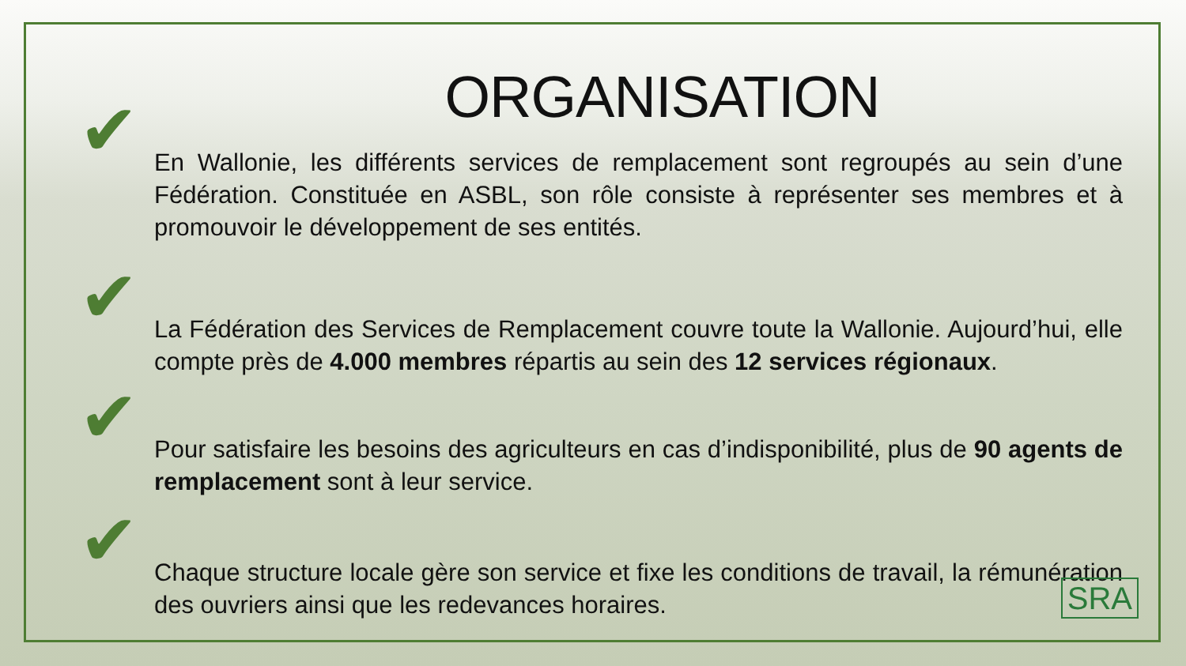ORGANISATION
✔ En Wallonie, les différents services de remplacement sont regroupés au sein d’une Fédération. Constituée en ASBL, son rôle consiste à représenter ses membres et à promouvoir le développement de ses entités.
✔ La Fédération des Services de Remplacement couvre toute la Wallonie. Aujourd’hui, elle compte près de 4.000 membres répartis au sein des 12 services régionaux.
✔ Pour satisfaire les besoins des agriculteurs en cas d’indisponibilité, plus de 90 agents de remplacement sont à leur service.
✔ Chaque structure locale gère son service et fixe les conditions de travail, la rémunération des ouvriers ainsi que les redevances horaires.
SRA